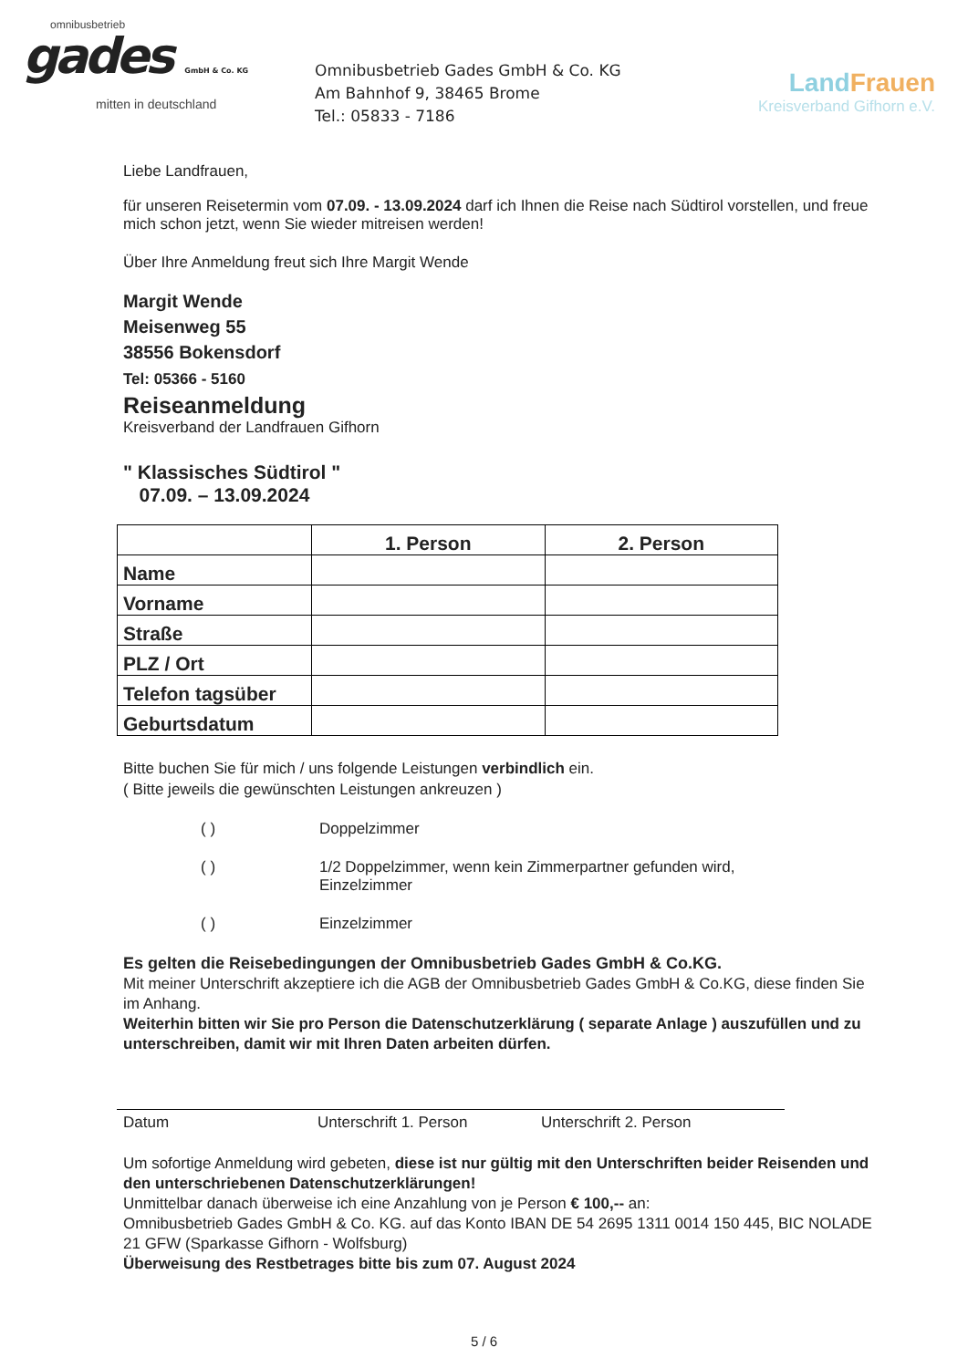omnibusbetrieb
gades GmbH & Co. KG
mitten in deutschland
Omnibusbetrieb Gades GmbH & Co. KG
Am Bahnhof 9, 38465 Brome
Tel.: 05833 - 7186
LandFrauen
Kreisverband Gifhorn e.V.
Liebe Landfrauen,
für unseren Reisetermin vom 07.09. - 13.09.2024 darf ich Ihnen die Reise nach Südtirol vorstellen, und freue mich schon jetzt, wenn Sie wieder mitreisen werden!
Über Ihre Anmeldung freut sich Ihre Margit Wende
Margit Wende
Meisenweg 55
38556 Bokensdorf
Tel: 05366 - 5160
Reiseanmeldung
Kreisverband der Landfrauen Gifhorn
" Klassisches Südtirol "
07.09. – 13.09.2024
| | 1. Person | 2. Person |
| --- | --- | --- |
| Name | | |
| Vorname | | |
| Straße | | |
| PLZ / Ort | | |
| Telefon tagsüber | | |
| Geburtsdatum | | |
Bitte buchen Sie für mich / uns folgende Leistungen verbindlich ein.
( Bitte jeweils die gewünschten Leistungen ankreuzen )
( ) Doppelzimmer
( ) 1/2 Doppelzimmer, wenn kein Zimmerpartner gefunden wird,
Einzelzimmer
( ) Einzelzimmer
Es gelten die Reisebedingungen der Omnibusbetrieb Gades GmbH & Co.KG.
Mit meiner Unterschrift akzeptiere ich die AGB der Omnibusbetrieb Gades GmbH & Co.KG, diese finden Sie im Anhang.
Weiterhin bitten wir Sie pro Person die Datenschutzerklärung ( separate Anlage ) auszufüllen und zu unterschreiben, damit wir mit Ihren Daten arbeiten dürfen.
Datum Unterschrift 1. Person Unterschrift 2. Person
Um sofortige Anmeldung wird gebeten, diese ist nur gültig mit den Unterschriften beider Reisenden und den unterschriebenen Datenschutzerklärungen!
Unmittelbar danach überweise ich eine Anzahlung von je Person € 100,-- an:
Omnibusbetrieb Gades GmbH & Co. KG. auf das Konto IBAN DE 54 2695 1311 0014 150 445, BIC NOLADE 21 GFW (Sparkasse Gifhorn - Wolfsburg)
Überweisung des Restbetrages bitte bis zum 07. August 2024
5 / 6